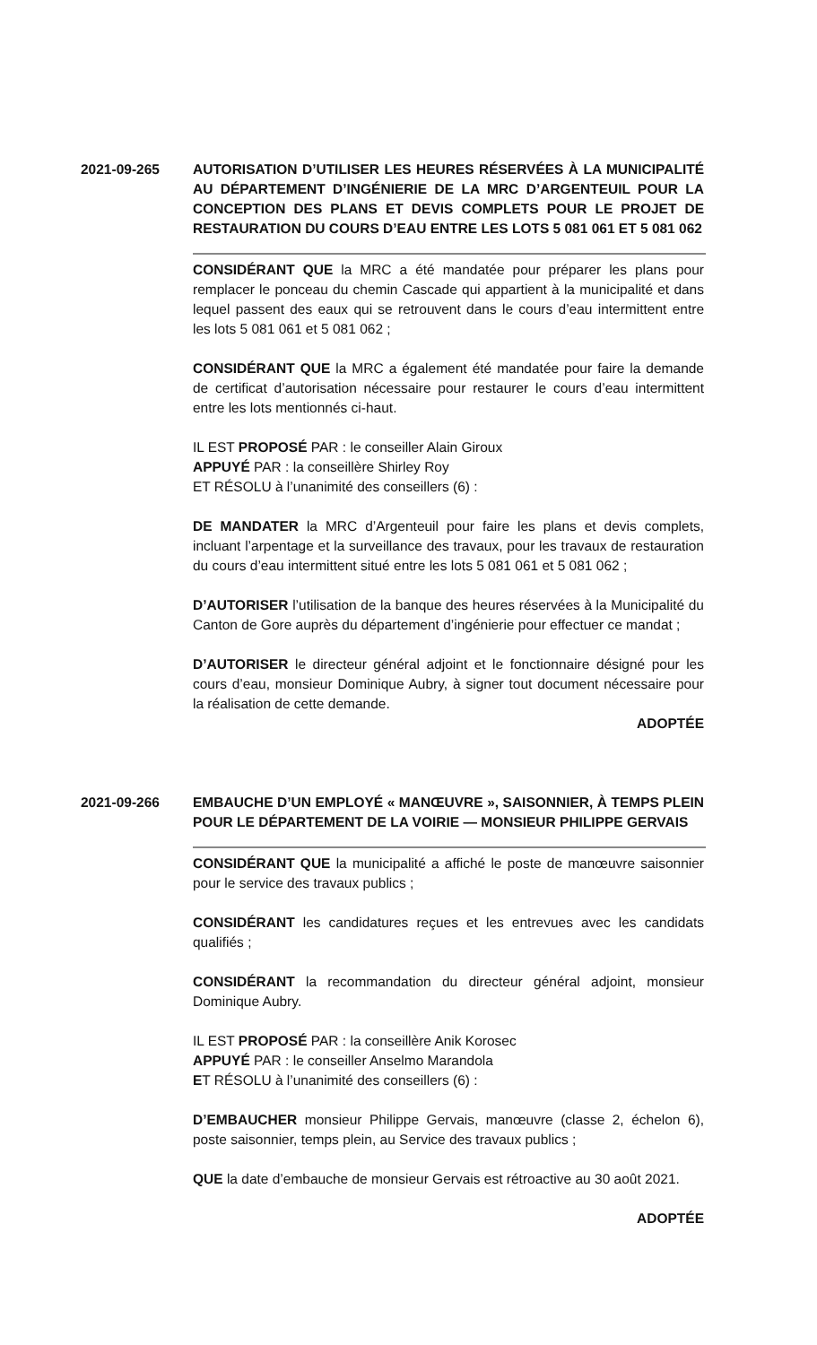2021-09-265 AUTORISATION D’UTILISER LES HEURES RÉSERVÉES À LA MUNICIPALITÉ AU DÉPARTEMENT D’INGÉNIERIE DE LA MRC D’ARGENTEUIL POUR LA CONCEPTION DES PLANS ET DEVIS COMPLETS POUR LE PROJET DE RESTAURATION DU COURS D’EAU ENTRE LES LOTS 5 081 061 ET 5 081 062
CONSIDÉRANT QUE la MRC a été mandatée pour préparer les plans pour remplacer le ponceau du chemin Cascade qui appartient à la municipalité et dans lequel passent des eaux qui se retrouvent dans le cours d’eau intermittent entre les lots 5 081 061 et 5 081 062 ;
CONSIDÉRANT QUE la MRC a également été mandatée pour faire la demande de certificat d’autorisation nécessaire pour restaurer le cours d’eau intermittent entre les lots mentionnés ci-haut.
IL EST PROPOSÉ PAR : le conseiller Alain Giroux
APPUYÉ PAR : la conseillère Shirley Roy
ET RÉSOLU à l’unanimité des conseillers (6) :
DE MANDATER la MRC d’Argenteuil pour faire les plans et devis complets, incluant l’arpentage et la surveillance des travaux, pour les travaux de restauration du cours d’eau intermittent situé entre les lots 5 081 061 et 5 081 062 ;
D’AUTORISER l’utilisation de la banque des heures réservées à la Municipalité du Canton de Gore auprès du département d’ingénierie pour effectuer ce mandat ;
D’AUTORISER le directeur général adjoint et le fonctionnaire désigné pour les cours d’eau, monsieur Dominique Aubry, à signer tout document nécessaire pour la réalisation de cette demande.
ADOPTÉE
2021-09-266 EMBAUCHE D’UN EMPLOYÉ « MANŒUVRE », SAISONNIER, À TEMPS PLEIN POUR LE DÉPARTEMENT DE LA VOIRIE — MONSIEUR PHILIPPE GERVAIS
CONSIDÉRANT QUE la municipalité a affiché le poste de manœuvre saisonnier pour le service des travaux publics ;
CONSIDÉRANT les candidatures reçues et les entrevues avec les candidats qualifiés ;
CONSIDÉRANT la recommandation du directeur général adjoint, monsieur Dominique Aubry.
IL EST PROPOSÉ PAR : la conseillère Anik Korosec
APPUYÉ PAR : le conseiller Anselmo Marandola
ET RÉSOLU à l’unanimité des conseillers (6) :
D’EMBAUCHER monsieur Philippe Gervais, manœuvre (classe 2, échelon 6), poste saisonnier, temps plein, au Service des travaux publics ;
QUE la date d’embauche de monsieur Gervais est rétroactive au 30 août 2021.
ADOPTÉE